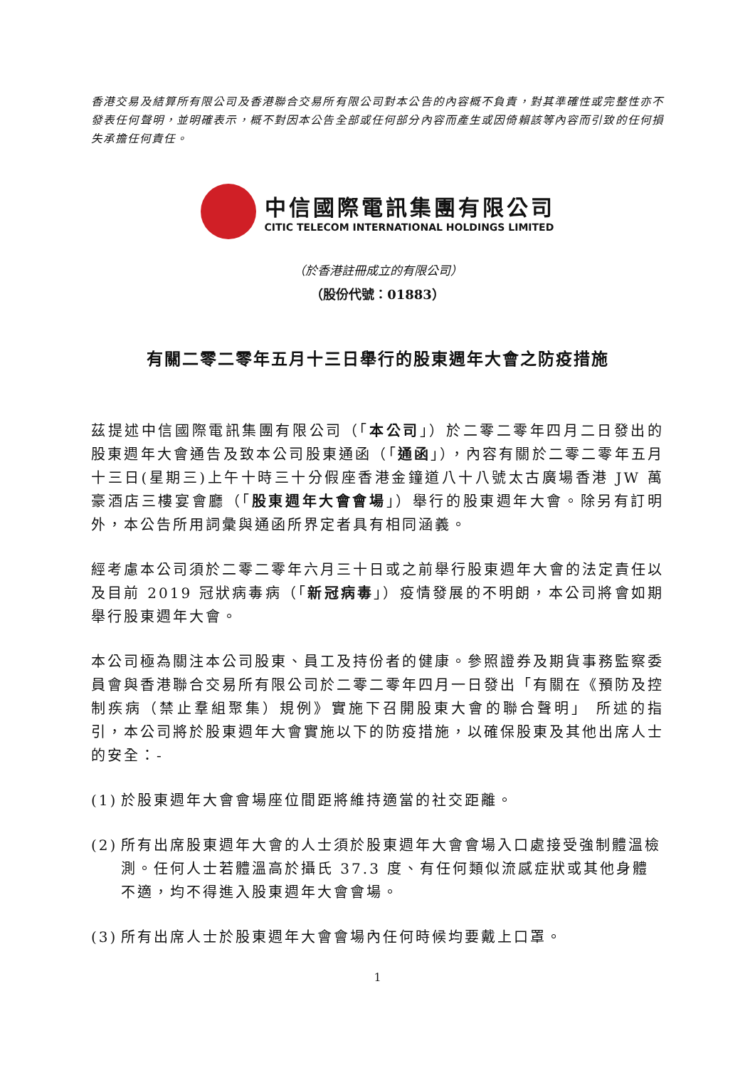香港交易及結算所有限公司及香港聯合交易所有限公司對本公告的內容概不負責，對其準確性或完整性亦不發表任何聲明，並明確表示，概不對因本公告全部或任何部分內容而產生或因倚賴該等內容而引致的任何損失承擔任何責任。
中信國際電訊集團有限公司
CITIC TELECOM INTERNATIONAL HOLDINGS LIMITED
（於香港註冊成立的有限公司）
（股份代號：01883）
有關二零二零年五月十三日舉行的股東週年大會之防疫措施
茲提述中信國際電訊集團有限公司（「本公司」）於二零二零年四月二日發出的股東週年大會通告及致本公司股東通函（「通函」），內容有關於二零二零年五月十三日(星期三)上午十時三十分假座香港金鐘道八十八號太古廣場香港 JW 萬豪酒店三樓宴會廳（「股東週年大會會場」）舉行的股東週年大會。除另有訂明外，本公告所用詞彙與通函所界定者具有相同涵義。
經考慮本公司須於二零二零年六月三十日或之前舉行股東週年大會的法定責任以及目前 2019 冠狀病毒病（「新冠病毒」）疫情發展的不明朗，本公司將會如期舉行股東週年大會。
本公司極為關注本公司股東、員工及持份者的健康。參照證券及期貨事務監察委員會與香港聯合交易所有限公司於二零二零年四月一日發出「有關在《預防及控制疾病（禁止羣組聚集）規例》實施下召開股東大會的聯合聲明」 所述的指引，本公司將於股東週年大會實施以下的防疫措施，以確保股東及其他出席人士的安全：-
(1) 於股東週年大會會場座位間距將維持適當的社交距離。
(2) 所有出席股東週年大會的人士須於股東週年大會會場入口處接受強制體溫檢測。任何人士若體溫高於攝氏 37.3 度、有任何類似流感症狀或其他身體不適，均不得進入股東週年大會會場。
(3) 所有出席人士於股東週年大會會場內任何時候均要戴上口罩。
1